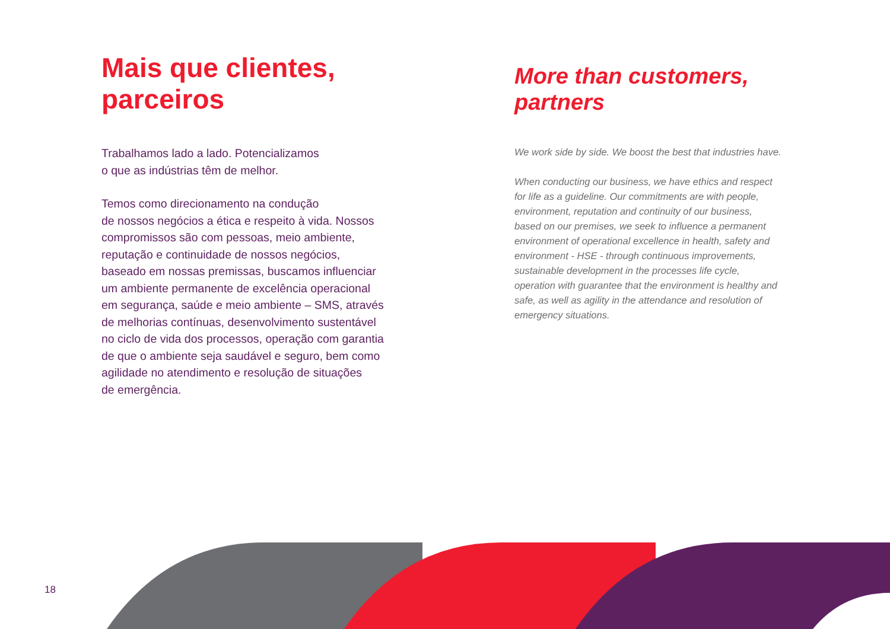Mais que clientes, parceiros
Trabalhamos lado a lado. Potencializamos
o que as indústrias têm de melhor.
Temos como direcionamento na condução
de nossos negócios a ética e respeito à vida. Nossos compromissos são com pessoas, meio ambiente, reputação e continuidade de nossos negócios, baseado em nossas premissas, buscamos influenciar um ambiente permanente de excelência operacional em segurança, saúde e meio ambiente – SMS, através de melhorias contínuas, desenvolvimento sustentável no ciclo de vida dos processos, operação com garantia de que o ambiente seja saudável e seguro, bem como agilidade no atendimento e resolução de situações
de emergência.
More than customers, partners
We work side by side. We boost the best that industries have.
When conducting our business, we have ethics and respect for life as a guideline. Our commitments are with people, environment, reputation and continuity of our business, based on our premises, we seek to influence a permanent environment of operational excellence in health, safety and environment - HSE - through continuous improvements, sustainable development in the processes life cycle, operation with guarantee that the environment is healthy and safe, as well as agility in the attendance and resolution of emergency situations.
18